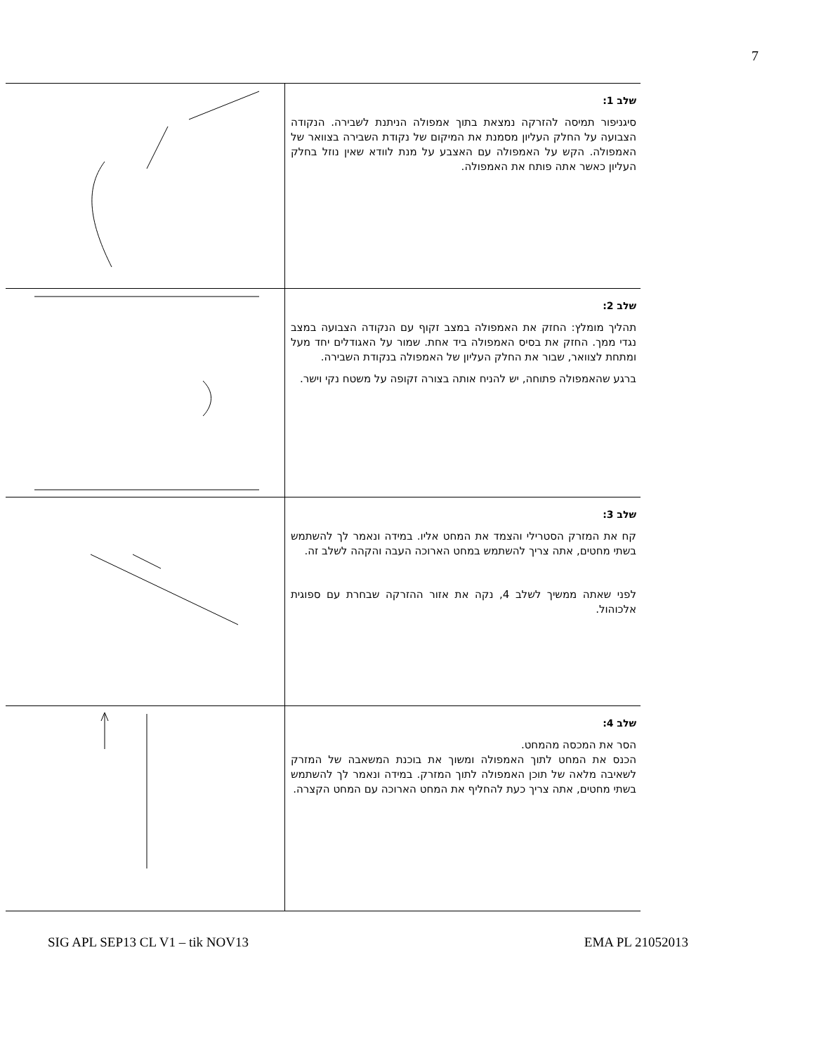7
| | שלב 1: סיגניפור תמיסה להזרקה נמצאת בתוך אמפולה הניתנת לשבירה. הנקודה הצבועה על החלק העליון מסמנת את המיקום של נקודת השבירה בצוואר של האמפולה. הקש על האמפולה עם האצבע על מנת לוודא שאין נוזל בחלק העליון כאשר אתה פותח את האמפולה. |
| | שלב 2: תהליך מומלץ: החזק את האמפולה במצב זקוף עם הנקודה הצבועה במצב נגדי ממך. החזק את בסיס האמפולה ביד אחת. שמור על האגודלים יחד מעל ומתחת לצוואר, שבור את החלק העליון של האמפולה בנקודת השבירה. ברגע שהאמפולה פתוחה, יש להניח אותה בצורה זקופה על משטח נקי וישר. |
| | שלב 3: קח את המזרק הסטרילי והצמד את המחט אליו. במידה ונאמר לך להשתמש בשתי מחטים, אתה צריך להשתמש במחט הארוכה העבה והקהה לשלב זה. לפני שאתה ממשיך לשלב 4, נקה את אזור ההזרקה שבחרת עם ספוגית אלכוהול. |
| | שלב 4: הסר את המכסה מהמחט. הכנס את המחט לתוך האמפולה ומשוך את בוכנת המשאבה של המזרק לשאיבה מלאה של תוכן האמפולה לתוך המזרק. במידה ונאמר לך להשתמש בשתי מחטים, אתה צריך כעת להחליף את המחט הארוכה עם המחט הקצרה. |
SIG APL SEP13 CL V1 – tik NOV13 EMA PL 21052013